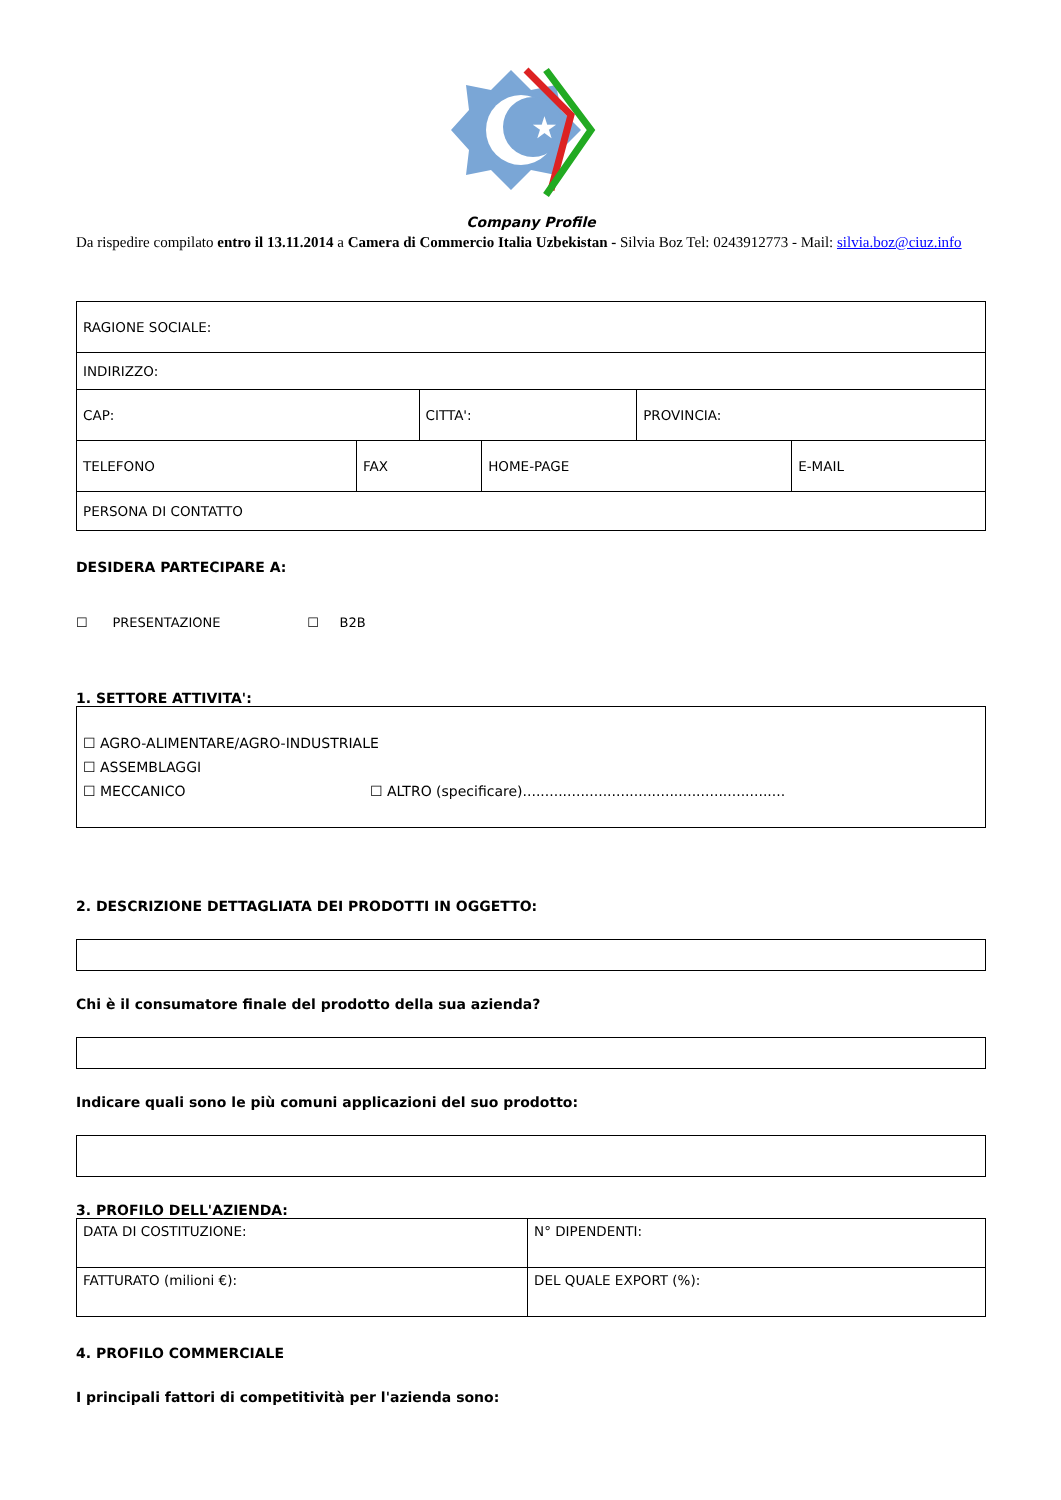★
Company Profile
Da rispedire compilato entro il 13.11.2014 a Camera di Commercio Italia Uzbekistan - Silvia Boz Tel: 0243912773 - Mail: silvia.boz@ciuz.info
| RAGIONE SOCIALE: | | | | | |
| INDIRIZZO: | | | | | |
| CAP: | | CITTA': | | PROVINCIA: | |
| TELEFONO | FAX | | HOME-PAGE | | E-MAIL |
| PERSONA DI CONTATTO | | | | | |
DESIDERA PARTECIPARE A:
☐ PRESENTAZIONE ☐ B2B
1. SETTORE ATTIVITA':
☐ AGRO-ALIMENTARE/AGRO-INDUSTRIALE
☐ ASSEMBLAGGI
☐ MECCANICO ☐ ALTRO (specificare)...........................................................
2. DESCRIZIONE DETTAGLIATA DEI PRODOTTI IN OGGETTO:
Chi è il consumatore finale del prodotto della sua azienda?
Indicare quali sono le più comuni applicazioni del suo prodotto:
3. PROFILO DELL'AZIENDA:
| DATA DI COSTITUZIONE: | N° DIPENDENTI: |
| FATTURATO (milioni €): | DEL QUALE EXPORT (%): |
4. PROFILO COMMERCIALE
I principali fattori di competitività per l'azienda sono: